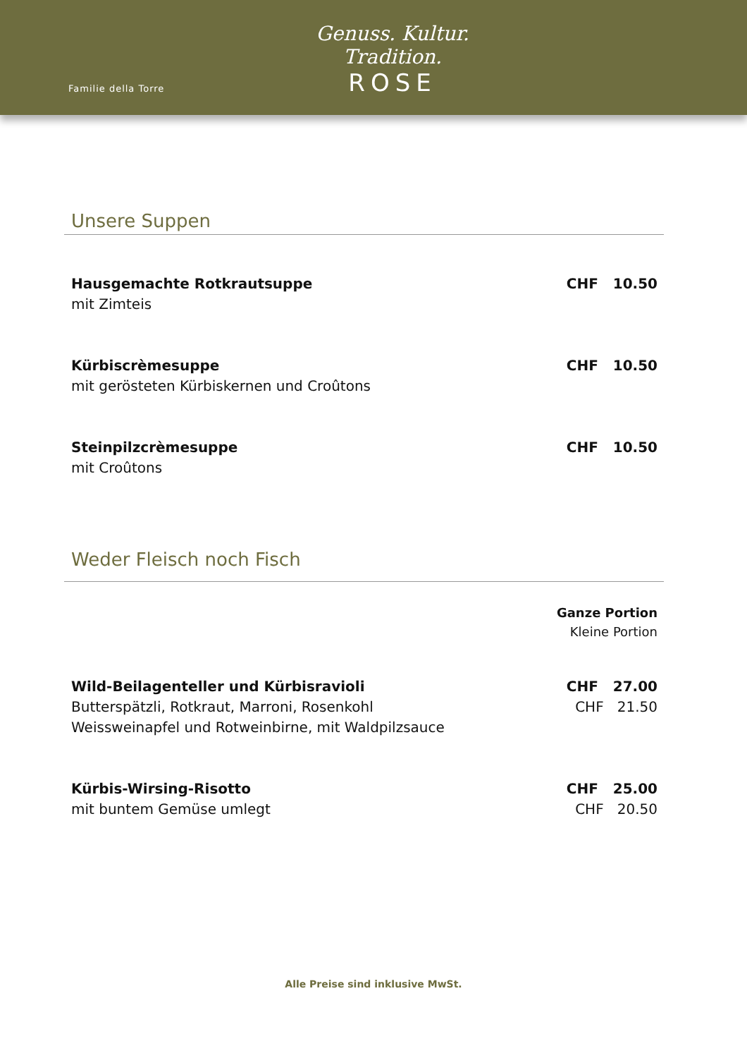Familie della Torre
Genuss. Kultur. Tradition.
ROSE
Unsere Suppen
Hausgemachte Rotkrautsuppe
mit Zimteis
CHF 10.50
Kürbiscrèmesuppe
mit gerösteten Kürbiskernen und Croûtons
CHF 10.50
Steinpilzcrèmesuppe
mit Croûtons
CHF 10.50
Weder Fleisch noch Fisch
Ganze Portion
Kleine Portion
Wild-Beilagenteller und Kürbisravioli
Butterspätzli, Rotkraut, Marroni, Rosenkohl
Weissweinapfel und Rotweinbirne, mit Waldpilzsauce
CHF 27.00
CHF 21.50
Kürbis-Wirsing-Risotto
mit buntem Gemüse umlegt
CHF 25.00
CHF 20.50
Alle Preise sind inklusive MwSt.